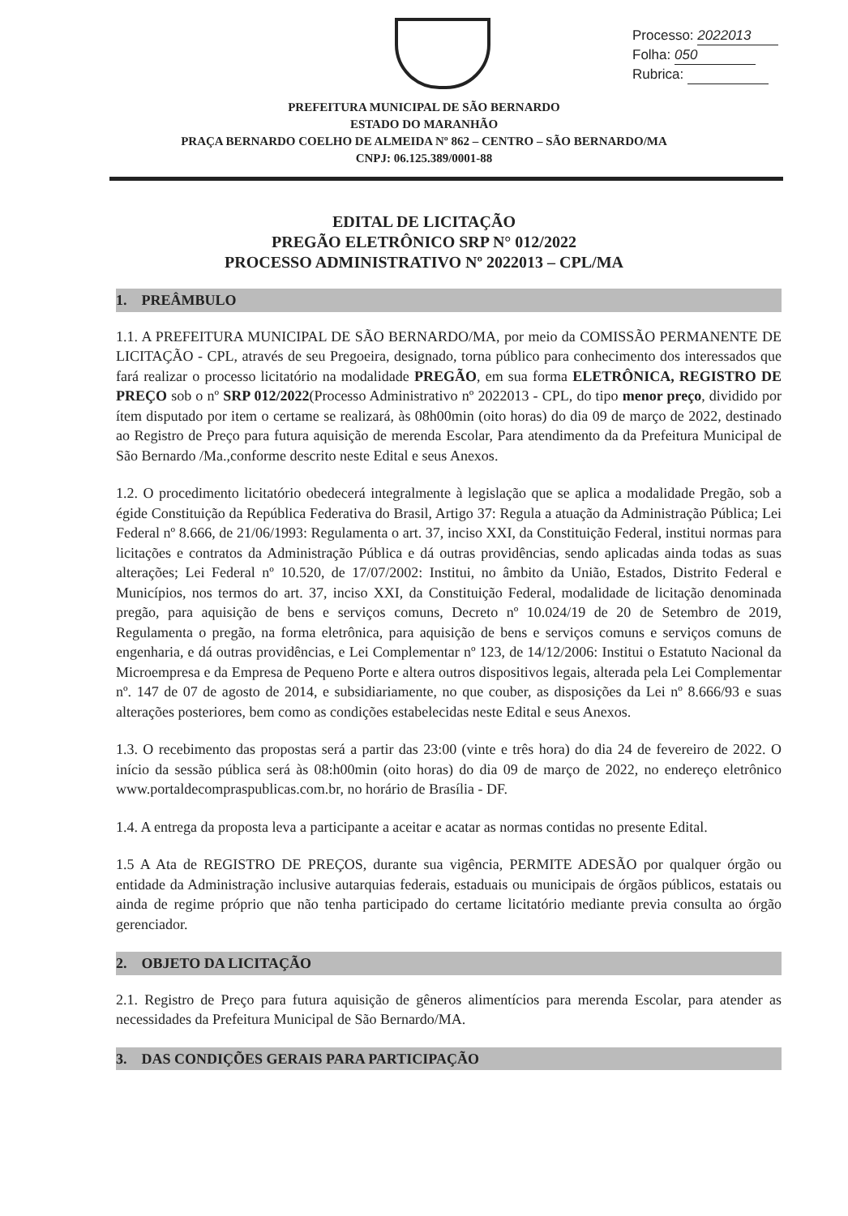Processo: 2022013
Folha: 050
Rubrica:
PREFEITURA MUNICIPAL DE SÃO BERNARDO
ESTADO DO MARANHÃO
PRAÇA BERNARDO COELHO DE ALMEIDA Nº 862 – CENTRO – SÃO BERNARDO/MA
CNPJ: 06.125.389/0001-88
EDITAL DE LICITAÇÃO
PREGÃO ELETRÔNICO SRP N° 012/2022
PROCESSO ADMINISTRATIVO Nº 2022013 – CPL/MA
1. PREÂMBULO
1.1. A PREFEITURA MUNICIPAL DE SÃO BERNARDO/MA, por meio da COMISSÃO PERMANENTE DE LICITAÇÃO - CPL, através de seu Pregoeira, designado, torna público para conhecimento dos interessados que fará realizar o processo licitatório na modalidade PREGÃO, em sua forma ELETRÔNICA, REGISTRO DE PREÇO sob o nº SRP 012/2022(Processo Administrativo nº 2022013 - CPL, do tipo menor preço, dividido por ítem disputado por item o certame se realizará, às 08h00min (oito horas) do dia 09 de março de 2022, destinado ao Registro de Preço para futura aquisição de merenda Escolar, Para atendimento da da Prefeitura Municipal de São Bernardo /Ma.,conforme descrito neste Edital e seus Anexos.
1.2. O procedimento licitatório obedecerá integralmente à legislação que se aplica a modalidade Pregão, sob a égide Constituição da República Federativa do Brasil, Artigo 37: Regula a atuação da Administração Pública; Lei Federal nº 8.666, de 21/06/1993: Regulamenta o art. 37, inciso XXI, da Constituição Federal, institui normas para licitações e contratos da Administração Pública e dá outras providências, sendo aplicadas ainda todas as suas alterações; Lei Federal nº 10.520, de 17/07/2002: Institui, no âmbito da União, Estados, Distrito Federal e Municípios, nos termos do art. 37, inciso XXI, da Constituição Federal, modalidade de licitação denominada pregão, para aquisição de bens e serviços comuns, Decreto nº 10.024/19 de 20 de Setembro de 2019, Regulamenta o pregão, na forma eletrônica, para aquisição de bens e serviços comuns e serviços comuns de engenharia, e dá outras providências, e Lei Complementar nº 123, de 14/12/2006: Institui o Estatuto Nacional da Microempresa e da Empresa de Pequeno Porte e altera outros dispositivos legais, alterada pela Lei Complementar nº. 147 de 07 de agosto de 2014, e subsidiariamente, no que couber, as disposições da Lei nº 8.666/93 e suas alterações posteriores, bem como as condições estabelecidas neste Edital e seus Anexos.
1.3. O recebimento das propostas será a partir das 23:00 (vinte e três hora) do dia 24 de fevereiro de 2022. O início da sessão pública será às 08:h00min (oito horas) do dia 09 de março de 2022, no endereço eletrônico www.portaldecompraspublicas.com.br, no horário de Brasília - DF.
1.4. A entrega da proposta leva a participante a aceitar e acatar as normas contidas no presente Edital.
1.5 A Ata de REGISTRO DE PREÇOS, durante sua vigência, PERMITE ADESÃO por qualquer órgão ou entidade da Administração inclusive autarquias federais, estaduais ou municipais de órgãos públicos, estatais ou ainda de regime próprio que não tenha participado do certame licitatório mediante previa consulta ao órgão gerenciador.
2. OBJETO DA LICITAÇÃO
2.1. Registro de Preço para futura aquisição de gêneros alimentícios para merenda Escolar, para atender as necessidades da Prefeitura Municipal de São Bernardo/MA.
3. DAS CONDIÇÕES GERAIS PARA PARTICIPAÇÃO